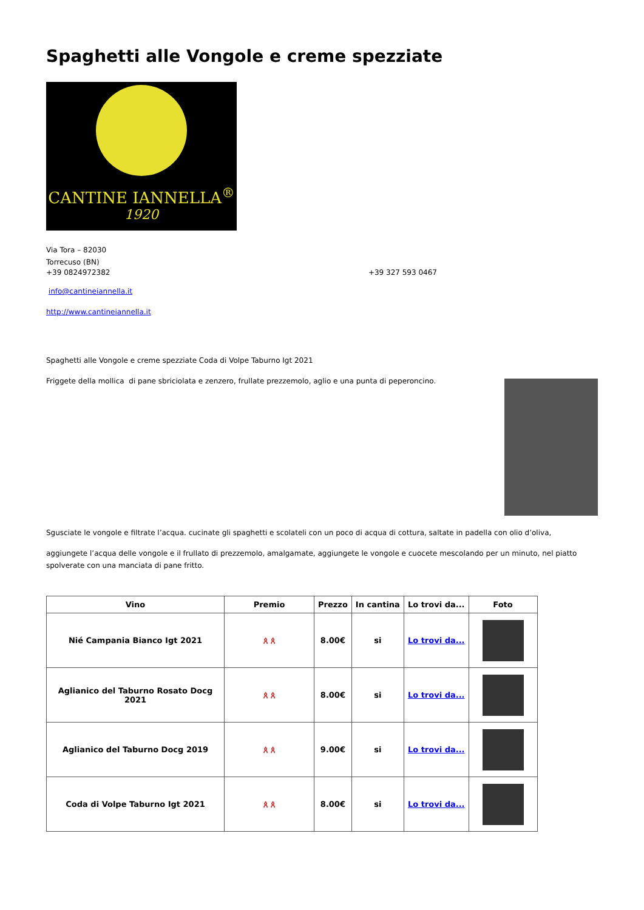Spaghetti alle Vongole e creme spezziate
CANTINE IANNELLA<sup>®</sup>
1920
Via Tora – 82030
Torrecuso (BN)
+39 0824972382 +39 327 593 0467
info@cantineiannella.it
http://www.cantineiannella.it
Spaghetti alle Vongole e creme spezziate Coda di Volpe Taburno Igt 2021
Friggete della mollica di pane sbriciolata e zenzero, frullate prezzemolo, aglio e una punta di peperoncino.
Sgusciate le vongole e filtrate l’acqua. cucinate gli spaghetti e scolateli con un poco di acqua di cottura, saltate in padella con olio d’oliva,
aggiungete l’acqua delle vongole e il frullato di prezzemolo, amalgamate, aggiungete le vongole e cuocete mescolando per un minuto, nel piatto spolverate con una manciata di pane fritto.
| Vino | Premio | Prezzo | In cantina | Lo trovi da... | Foto |
| --- | --- | --- | --- | --- | --- |
| Nié Campania Bianco Igt 2021 | ጰ ጰ | 8.00€ | si | Lo trovi da... | |
| Aglianico del Taburno Rosato Docg 2021 | ጰ ጰ | 8.00€ | si | Lo trovi da... | |
| Aglianico del Taburno Docg 2019 | ጰ ጰ | 9.00€ | si | Lo trovi da... | |
| Coda di Volpe Taburno Igt 2021 | ጰ ጰ | 8.00€ | si | Lo trovi da... | |